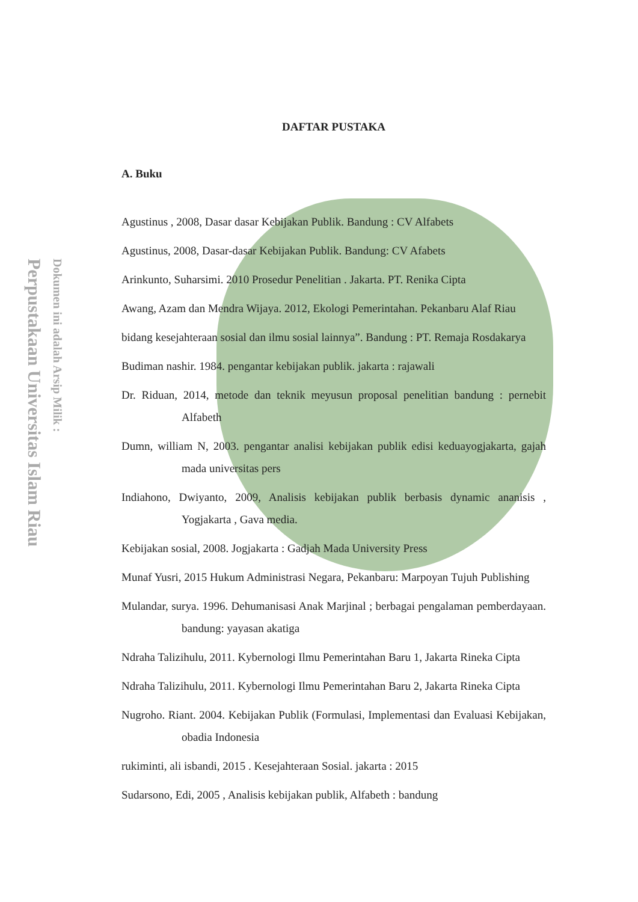Perpustakaan Universitas Islam Riau
Dokumen ini adalah Arsip Milik :
DAFTAR PUSTAKA
A. Buku
Agustinus , 2008, Dasar dasar Kebijakan Publik. Bandung : CV Alfabets
Agustinus, 2008, Dasar-dasar Kebijakan Publik. Bandung: CV Afabets
Arinkunto, Suharsimi. 2010 Prosedur Penelitian . Jakarta. PT. Renika Cipta
Awang, Azam dan Mendra Wijaya. 2012, Ekologi Pemerintahan. Pekanbaru Alaf Riau
bidang kesejahteraan sosial dan ilmu sosial lainnya”. Bandung : PT. Remaja Rosdakarya
Budiman nashir. 1984. pengantar kebijakan publik. jakarta : rajawali
Dr. Riduan, 2014, metode dan teknik meyusun proposal penelitian bandung : pernebit Alfabeth
Dumn, william N, 2003. pengantar analisi kebijakan publik edisi keduayogjakarta, gajah mada universitas pers
Indiahono, Dwiyanto, 2009, Analisis kebijakan publik berbasis dynamic ananisis , Yogjakarta , Gava media.
Kebijakan sosial, 2008. Jogjakarta : Gadjah Mada University Press
Munaf Yusri, 2015 Hukum Administrasi Negara, Pekanbaru: Marpoyan Tujuh Publishing
Mulandar, surya. 1996. Dehumanisasi Anak Marjinal ; berbagai pengalaman pemberdayaan. bandung: yayasan akatiga
Ndraha Talizihulu, 2011. Kybernologi Ilmu Pemerintahan Baru 1, Jakarta Rineka Cipta
Ndraha Talizihulu, 2011. Kybernologi Ilmu Pemerintahan Baru 2, Jakarta Rineka Cipta
Nugroho. Riant. 2004. Kebijakan Publik (Formulasi, Implementasi dan Evaluasi Kebijakan, obadia Indonesia
rukiminti, ali isbandi, 2015 . Kesejahteraan Sosial. jakarta : 2015
Sudarsono, Edi, 2005 , Analisis kebijakan publik, Alfabeth : bandung